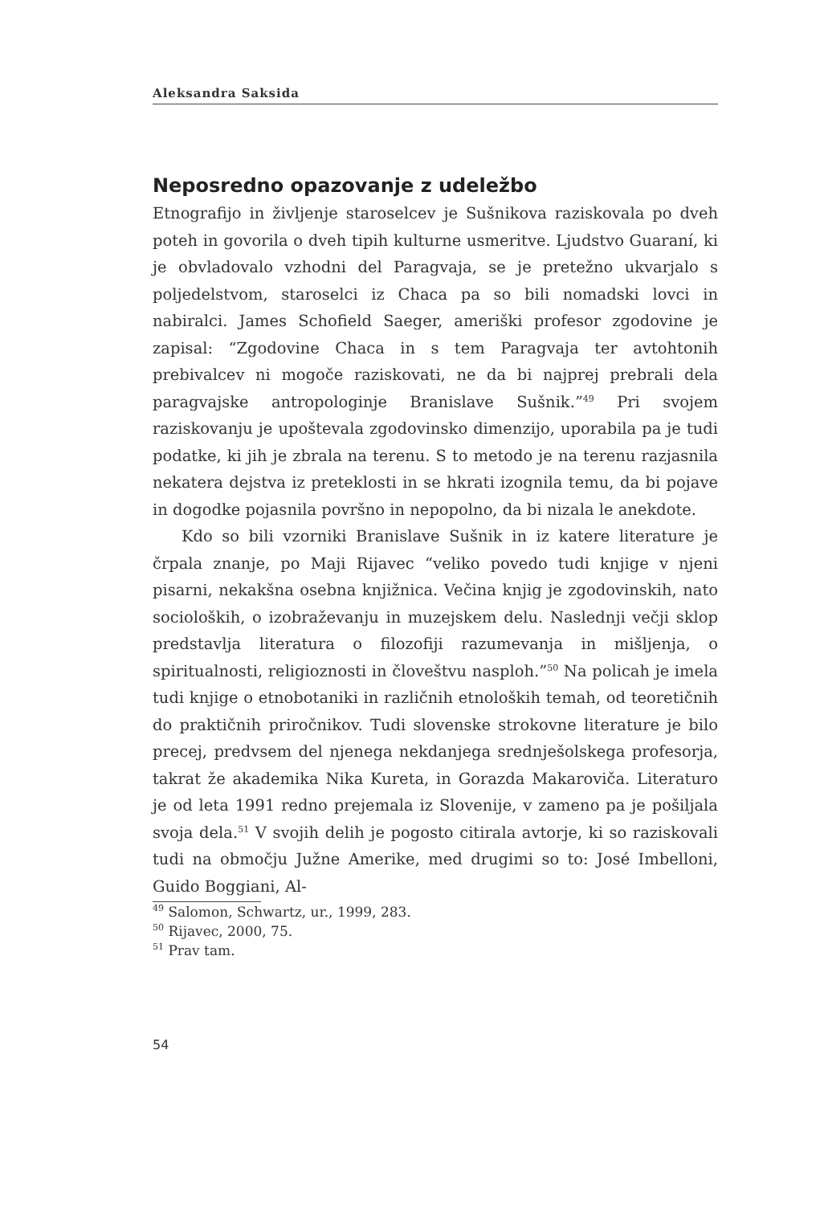Aleksandra Saksida
Neposredno opazovanje z udeležbo
Etnografijo in življenje staroselcev je Sušnikova raziskovala po dveh poteh in govorila o dveh tipih kulturne usmeritve. Ljudstvo Guaraní, ki je obvladovalo vzhodni del Paragvaja, se je pretežno ukvarjalo s poljedelstvom, staroselci iz Chaca pa so bili nomadski lovci in nabiralci. James Schofield Saeger, ameriški profesor zgodovine je zapisal: “Zgodovine Chaca in s tem Paragvaja ter avtohtonih prebivalcev ni mogoče raziskovati, ne da bi najprej prebrali dela paragvajske antropologinje Branislave Sušnik.”<sup>49</sup> Pri svojem raziskovanju je upoštevala zgodovinsko dimenzijo, uporabila pa je tudi podatke, ki jih je zbrala na terenu. S to metodo je na terenu razjasnila nekatera dejstva iz preteklosti in se hkrati izognila temu, da bi pojave in dogodke pojasnila površno in nepopolno, da bi nizala le anekdote.
Kdo so bili vzorniki Branislave Sušnik in iz katere literature je črpala znanje, po Maji Rijavec “veliko povedo tudi knjige v njeni pisarni, nekakšna osebna knjižnica. Večina knjig je zgodovinskih, nato socioloških, o izobraževanju in muzejskem delu. Naslednji večji sklop predstavlja literatura o filozofiji razumevanja in mišljenja, o spiritualnosti, religioznosti in človeštvu nasploh.”<sup>50</sup> Na policah je imela tudi knjige o etnobotaniki in različnih etnoloških temah, od teoretičnih do praktičnih priročnikov. Tudi slovenske strokovne literature je bilo precej, predvsem del njenega nekdanjega srednješolskega profesorja, takrat že akademika Nika Kureta, in Gorazda Makaroviča. Literaturo je od leta 1991 redno prejemala iz Slovenije, v zameno pa je pošiljala svoja dela.<sup>51</sup> V svojih delih je pogosto citirala avtorje, ki so raziskovali tudi na območju Južne Amerike, med drugimi so to: José Imbelloni, Guido Boggiani, Al-
<sup>49</sup> Salomon, Schwartz, ur., 1999, 283.
<sup>50</sup> Rijavec, 2000, 75.
<sup>51</sup> Prav tam.
54